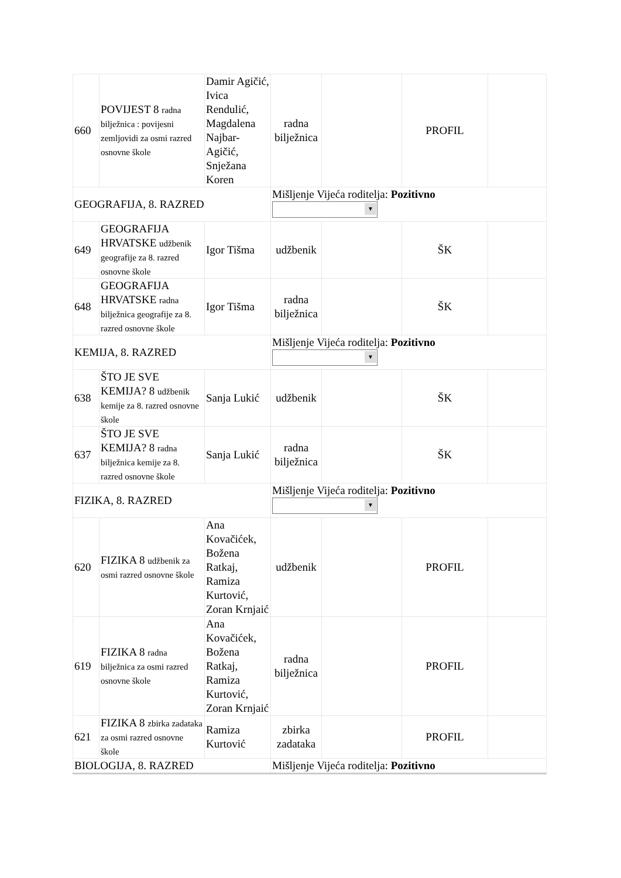| 660 | POVIJEST 8 radna bilježnica : povijesni zemljovidi za osmi razred osnovne škole | Damir Agičić, Ivica Rendulić, Magdalena Najbar-Agičić, Snježana Koren | radna bilježnica | | PROFIL | |
| GEOGRAFIJA, 8. RAZRED | | | Mišljenje Vijeća roditelja: Pozitivno ▼ | | | |
| 649 | GEOGRAFIJA HRVATSKE udžbenik geografije za 8. razred osnovne škole | Igor Tišma | udžbenik | | ŠK | |
| 648 | GEOGRAFIJA HRVATSKE radna bilježnica geografije za 8. razred osnovne škole | Igor Tišma | radna bilježnica | | ŠK | |
| KEMIJA, 8. RAZRED | | | Mišljenje Vijeća roditelja: Pozitivno ▼ | | | |
| 638 | ŠTO JE SVE KEMIJA? 8 udžbenik kemije za 8. razred osnovne škole | Sanja Lukić | udžbenik | | ŠK | |
| 637 | ŠTO JE SVE KEMIJA? 8 radna bilježnica kemije za 8. razred osnovne škole | Sanja Lukić | radna bilježnica | | ŠK | |
| FIZIKA, 8. RAZRED | | | Mišljenje Vijeća roditelja: Pozitivno ▼ | | | |
| 620 | FIZIKA 8 udžbenik za osmi razred osnovne škole | Ana Kovačićek, Božena Ratkaj, Ramiza Kurtović, Zoran Krnjaić | udžbenik | | PROFIL | |
| 619 | FIZIKA 8 radna bilježnica za osmi razred osnovne škole | Ana Kovačićek, Božena Ratkaj, Ramiza Kurtović, Zoran Krnjaić | radna bilježnica | | PROFIL | |
| 621 | FIZIKA 8 zbirka zadataka za osmi razred osnovne škole | Ramiza Kurtović | zbirka zadataka | | PROFIL | |
| BIOLOGIJA, 8. RAZRED | | | Mišljenje Vijeća roditelja: Pozitivno | | | |